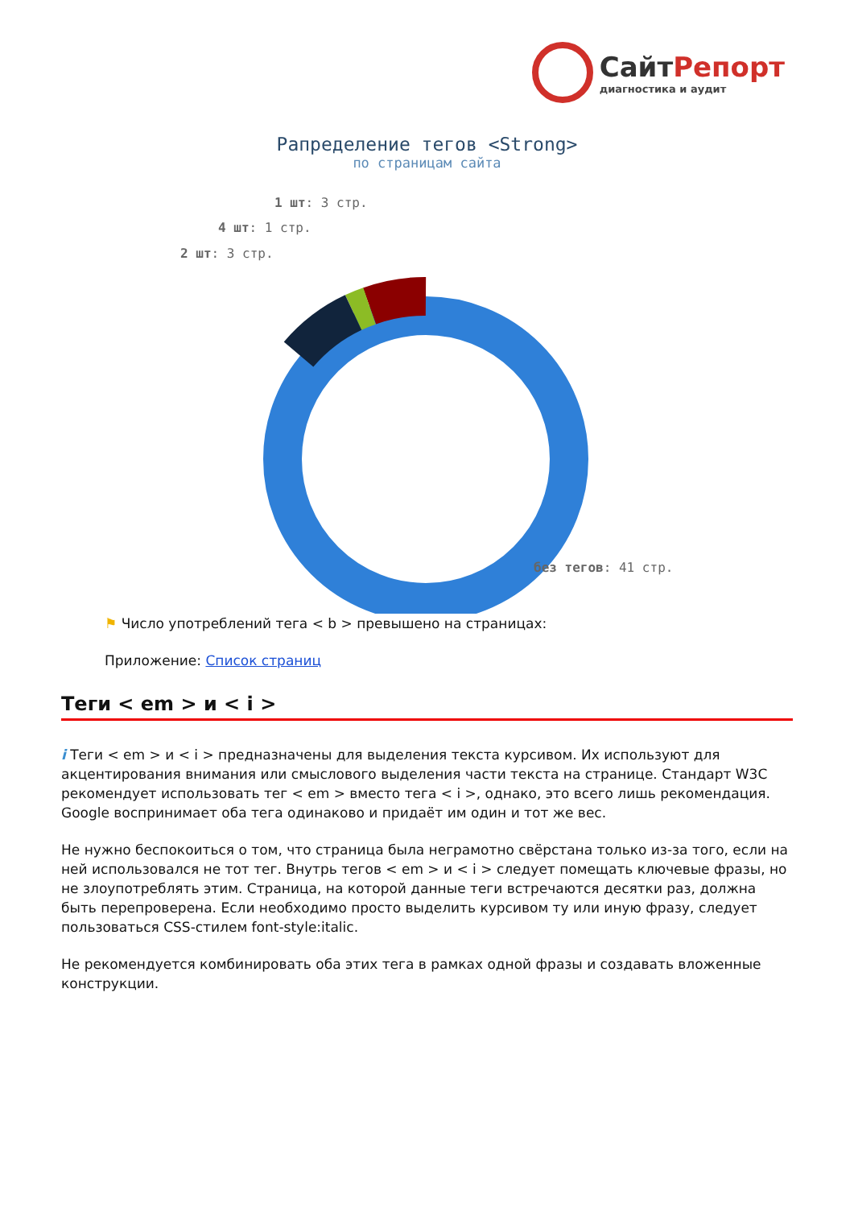СайтРепорт
диагностика и аудит
Рапределение тегов <Strong>
по страницам сайта
1 шт: 3 стр.
4 шт: 1 стр.
2 шт: 3 стр.
без тегов: 41 стр.
⚑ Число употреблений тега < b > превышено на страницах:
Приложение: Список страниц
Теги < em > и < i >
i Теги < em > и < i > предназначены для выделения текста курсивом. Их используют для акцентирования внимания или смыслового выделения части текста на странице. Стандарт W3C рекомендует использовать тег < em > вместо тега < i >, однако, это всего лишь рекомендация. Google воспринимает оба тега одинаково и придаёт им один и тот же вес.
Не нужно беспокоиться о том, что страница была неграмотно свёрстана только из-за того, если на ней использовался не тот тег. Внутрь тегов < em > и < i > следует помещать ключевые фразы, но не злоупотреблять этим. Страница, на которой данные теги встречаются десятки раз, должна быть перепроверена. Если необходимо просто выделить курсивом ту или иную фразу, следует пользоваться CSS-стилем font-style:italic.
Не рекомендуется комбинировать оба этих тега в рамках одной фразы и создавать вложенные конструкции.